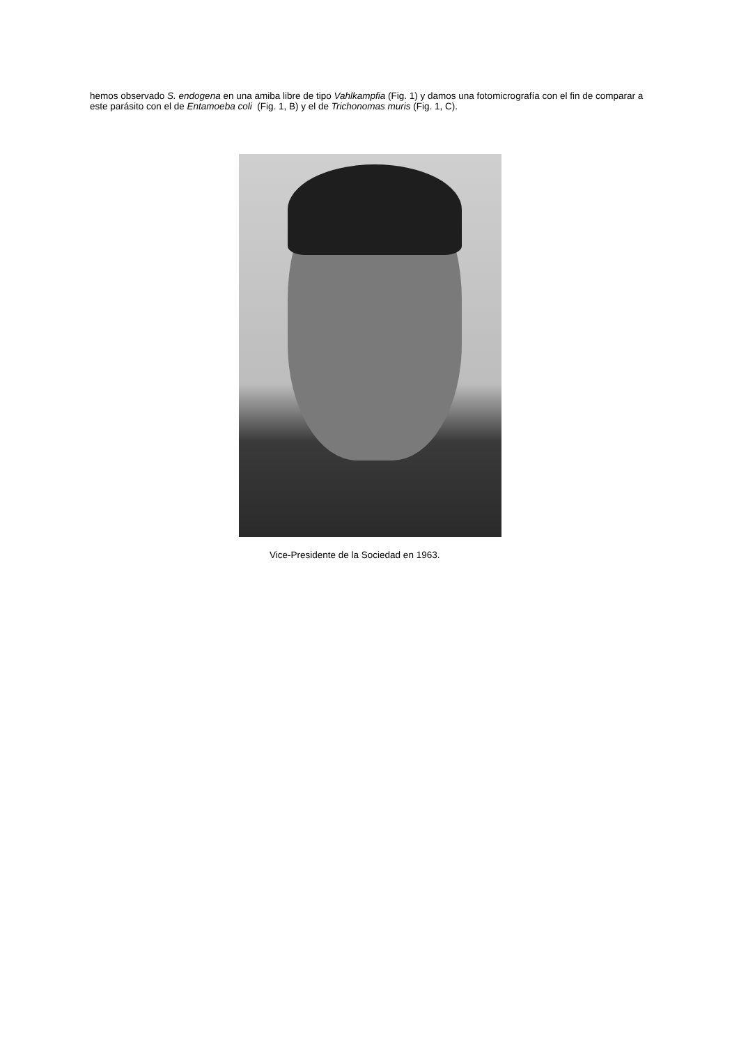hemos observado S. endogena en una amiba libre de tipo Vahlkampfia (Fig. 1) y damos una fotomicrografía con el fin de comparar a este parásito con el de Entamoeba coli (Fig. 1, B) y el de Trichonomas muris (Fig. 1, C).
Vice-Presidente de la Sociedad en 1963.